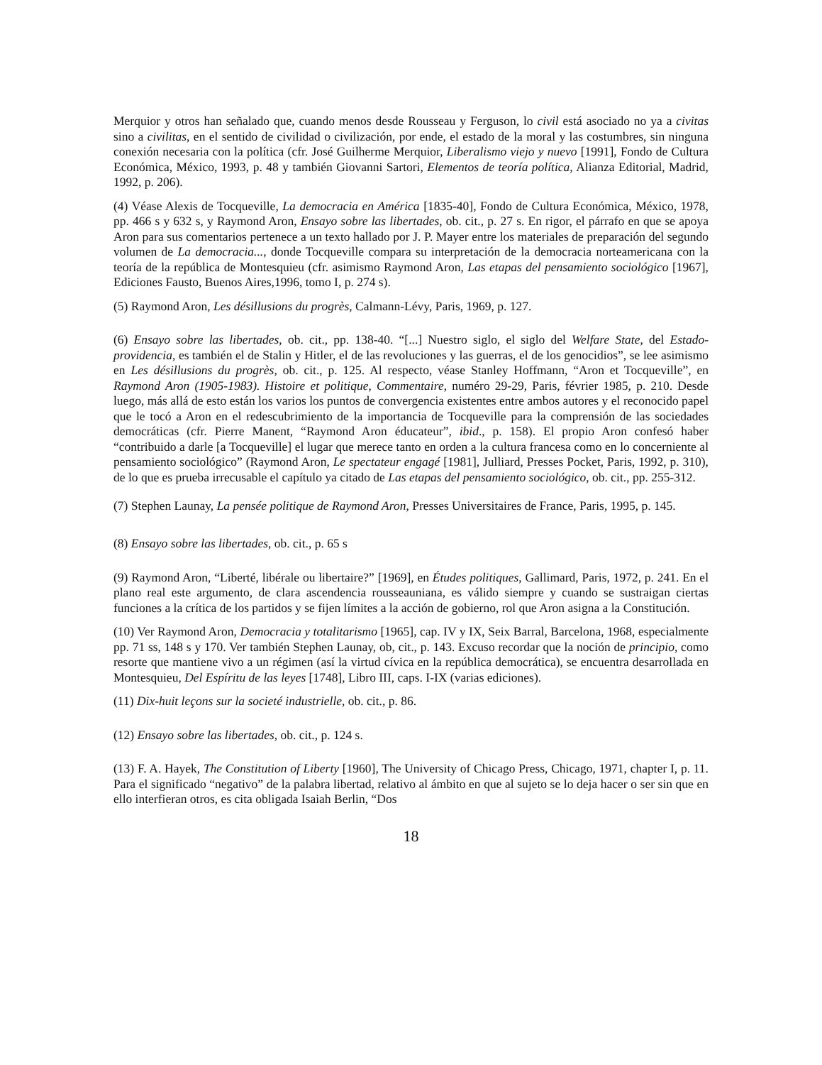Merquior y otros han señalado que, cuando menos desde Rousseau y Ferguson, lo civil está asociado no ya a civitas sino a civilitas, en el sentido de civilidad o civilización, por ende, el estado de la moral y las costumbres, sin ninguna conexión necesaria con la política (cfr. José Guilherme Merquior, Liberalismo viejo y nuevo [1991], Fondo de Cultura Económica, México, 1993, p. 48 y también Giovanni Sartori, Elementos de teoría política, Alianza Editorial, Madrid, 1992, p. 206).
(4) Véase Alexis de Tocqueville, La democracia en América [1835-40], Fondo de Cultura Económica, México, 1978, pp. 466 s y 632 s, y Raymond Aron, Ensayo sobre las libertades, ob. cit., p. 27 s. En rigor, el párrafo en que se apoya Aron para sus comentarios pertenece a un texto hallado por J. P. Mayer entre los materiales de preparación del segundo volumen de La democracia..., donde Tocqueville compara su interpretación de la democracia norteamericana con la teoría de la república de Montesquieu (cfr. asimismo Raymond Aron, Las etapas del pensamiento sociológico [1967], Ediciones Fausto, Buenos Aires,1996, tomo I, p. 274 s).
(5) Raymond Aron, Les désillusions du progrès, Calmann-Lévy, Paris, 1969, p. 127.
(6) Ensayo sobre las libertades, ob. cit., pp. 138-40. “[...] Nuestro siglo, el siglo del Welfare State, del Estado-providencia, es también el de Stalin y Hitler, el de las revoluciones y las guerras, el de los genocidios”, se lee asimismo en Les désillusions du progrès, ob. cit., p. 125. Al respecto, véase Stanley Hoffmann, “Aron et Tocqueville”, en Raymond Aron (1905-1983). Histoire et politique, Commentaire, numéro 29-29, Paris, février 1985, p. 210. Desde luego, más allá de esto están los varios los puntos de convergencia existentes entre ambos autores y el reconocido papel que le tocó a Aron en el redescubrimiento de la importancia de Tocqueville para la comprensión de las sociedades democráticas (cfr. Pierre Manent, “Raymond Aron éducateur”, ibid., p. 158). El propio Aron confesó haber “contribuido a darle [a Tocqueville] el lugar que merece tanto en orden a la cultura francesa como en lo concerniente al pensamiento sociológico” (Raymond Aron, Le spectateur engagé [1981], Julliard, Presses Pocket, Paris, 1992, p. 310), de lo que es prueba irrecusable el capítulo ya citado de Las etapas del pensamiento sociológico, ob. cit., pp. 255-312.
(7) Stephen Launay, La pensée politique de Raymond Aron, Presses Universitaires de France, Paris, 1995, p. 145.
(8) Ensayo sobre las libertades, ob. cit., p. 65 s
(9) Raymond Aron, “Liberté, libérale ou libertaire?” [1969], en Études politiques, Gallimard, Paris, 1972, p. 241. En el plano real este argumento, de clara ascendencia rousseauniana, es válido siempre y cuando se sustraigan ciertas funciones a la crítica de los partidos y se fijen límites a la acción de gobierno, rol que Aron asigna a la Constitución.
(10) Ver Raymond Aron, Democracia y totalitarismo [1965], cap. IV y IX, Seix Barral, Barcelona, 1968, especialmente pp. 71 ss, 148 s y 170. Ver también Stephen Launay, ob, cit., p. 143. Excuso recordar que la noción de principio, como resorte que mantiene vivo a un régimen (así la virtud cívica en la república democrática), se encuentra desarrollada en Montesquieu, Del Espíritu de las leyes [1748], Libro III, caps. I-IX (varias ediciones).
(11) Dix-huit leçons sur la societé industrielle, ob. cit., p. 86.
(12) Ensayo sobre las libertades, ob. cit., p. 124 s.
(13) F. A. Hayek, The Constitution of Liberty [1960], The University of Chicago Press, Chicago, 1971, chapter I, p. 11. Para el significado “negativo” de la palabra libertad, relativo al ámbito en que al sujeto se lo deja hacer o ser sin que en ello interfieran otros, es cita obligada Isaiah Berlin, “Dos
18